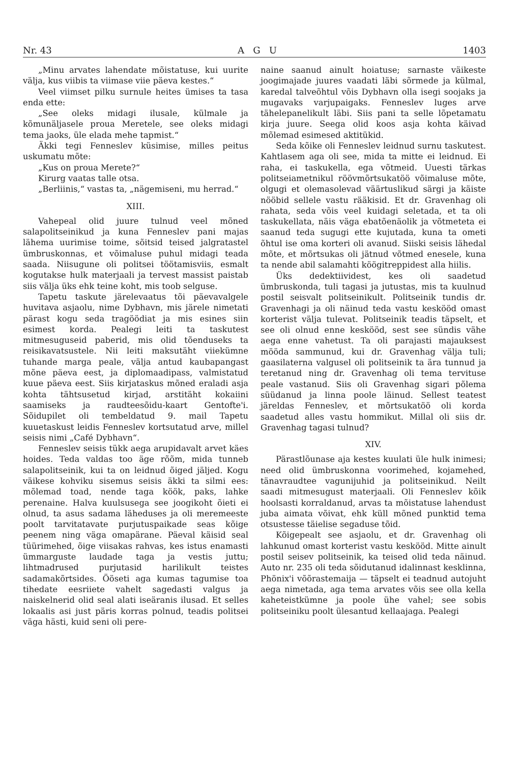Nr. 43 A G U 1403
„Minu arvates lahendate mõistatuse, kui uurite välja, kus viibis ta viimase viie päeva kestes.“
Veel viimset pilku surnule heites ümises ta tasa enda ette:
„See oleks midagi ilusale, külmale ja kõmunäljasele proua Meretele, see oleks midagi tema jaoks, üle elada mehe tapmist.“
Äkki tegi Fenneslev küsimise, milles peitus uskumatu mõte:
„Kus on proua Merete?“
Kirurg vaatas talle otsa.
„Berliinis,“ vastas ta, „nägemiseni, mu herrad.“
XIII.
Vahepeal olid juure tulnud veel mõned salapolitseinikud ja kuna Fenneslev pani majas lähema uurimise toime, sõitsid teised jalgratastel ümbruskonnas, et võimaluse puhul midagi teada saada. Niisugune oli politsei töötamisviis, esmalt kogutakse hulk materjaali ja tervest massist paistab siis välja üks ehk teine koht, mis toob selguse.
Tapetu taskute järelevaatus tõi päevavalgele huvitava asjaolu, nime Dybhavn, mis järele nimetati pärast kogu seda tragöödiat ja mis esines siin esimest korda. Pealegi leiti ta taskutest mitmesuguseid paberid, mis olid tõenduseks ta reisikavatsustele. Nii leiti maksutäht viiekümne tuhande marga peale, välja antud kaubapangast mõne päeva eest, ja diplomaadipass, valmistatud kuue päeva eest. Siis kirjataskus mõned eraladi asja kohta tähtsusetud kirjad, arstitäht kokaiini saamiseks ja raudteesõidu-kaart Gentofte'i. Sõidupilet oli tembeldatud 9. mail Tapetu kuuetaskust leidis Fenneslev kortsutatud arve, millel seisis nimi „Café Dybhavn“.
Fenneslev seisis tükk aega arupidavalt arvet käes hoides. Teda valdas too äge rõõm, mida tunneb salapolitseinik, kui ta on leidnud õiged jäljed. Kogu väikese kohviku sisemus seisis äkki ta silmi ees: mõlemad toad, nende taga köök, paks, lahke perenaine. Halva kuulsusega see joogikoht õieti ei olnud, ta asus sadama läheduses ja oli meremeeste poolt tarvitatavate purjutuspaikade seas kõige peenem ning väga omapärane. Päeval käisid seal tüürimehed, õige viisakas rahvas, kes istus enamasti ümmarguste laudade taga ja vestis juttu; lihtmadrused purjutasid harilikult teistes sadamakõrtsides. Ööseti aga kumas tagumise toa tihedate eesriiete vahelt sagedasti valgus ja naiskelnerid olid seal alati iseäranis ilusad. Et selles lokaalis asi just päris korras polnud, teadis politsei väga hästi, kuid seni oli pere-
naine saanud ainult hoiatuse; sarnaste väikeste joogimajade juures vaadati läbi sõrmede ja külmal, karedal talveõhtul võis Dybhavn olla isegi soojaks ja mugavaks varjupaigaks. Fenneslev luges arve tähelepanelikult läbi. Siis pani ta selle lõpetamatu kirja juure. Seega olid koos asja kohta käivad mõlemad esimesed aktitükid.
Seda kõike oli Fenneslev leidnud surnu taskutest. Kahtlasem aga oli see, mida ta mitte ei leidnud. Ei raha, ei taskukella, ega võtmeid. Uuesti tärkas politseiametnikul röövmõrtsukatöö võimaluse mõte, olgugi et olemasolevad väärtuslikud särgi ja käiste nööbid sellele vastu rääkisid. Et dr. Gravenhag oli rahata, seda võis veel kuidagi seletada, et ta oli taskukellata, näis väga ebatõenäolik ja võtmeteta ei saanud teda sugugi ette kujutada, kuna ta ometi õhtul ise oma korteri oli avanud. Siiski seisis lähedal mõte, et mõrtsukas oli jätnud võtmed enesele, kuna ta nende abil salamahti köögitreppidest alla hiilis.
Üks dedektiividest, kes oli saadetud ümbruskonda, tuli tagasi ja jutustas, mis ta kuulnud postil seisvalt politseinikult. Politseinik tundis dr. Gravenhagi ja oli näinud teda vastu keskööd omast korterist välja tulevat. Politseinik teadis täpselt, et see oli olnud enne keskööd, sest see sündis vähe aega enne vahetust. Ta oli parajasti majauksest mööda sammunud, kui dr. Gravenhag välja tuli; gaasilaterna valgusel oli politseinik ta ära tunnud ja teretanud ning dr. Gravenhag oli tema tervituse peale vastanud. Siis oli Gravenhag sigari põlema süüdanud ja linna poole läinud. Sellest teatest järeldas Fenneslev, et mõrtsukatöö oli korda saadetud alles vastu hommikut. Millal oli siis dr. Gravenhag tagasi tulnud?
XIV.
Pärastlõunase aja kestes kuulati üle hulk inimesi; need olid ümbruskonna voorimehed, kojamehed, tänavraudtee vagunijuhid ja politseinikud. Neilt saadi mitmesugust materjaali. Oli Fenneslev kõik hoolsasti korraldanud, arvas ta mõistatuse lahendust juba aimata võivat, ehk küll mõned punktid tema otsustesse täielise segaduse tõid.
Kõigepealt see asjaolu, et dr. Gravenhag oli lahkunud omast korterist vastu keskööd. Mitte ainult postil seisev politseinik, ka teised olid teda näinud. Auto nr. 235 oli teda sõidutanud idalinnast kesklinna, Phönix'i võõrastemaija — täpselt ei teadnud autojuht aega nimetada, aga tema arvates võis see olla kella kaheteistkümne ja poole ühe vahel; see sobis politseiniku poolt ülesantud kellaajaga. Pealegi